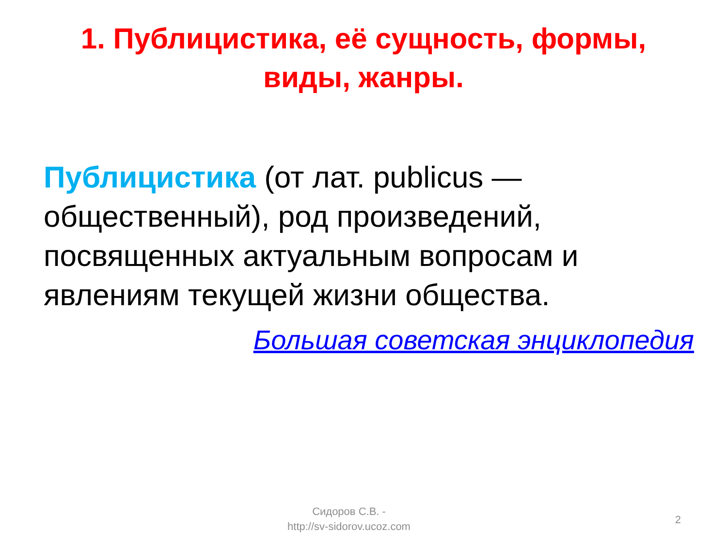1. Публицистика, её сущность, формы, виды, жанры.
Публицистика (от лат. publicus — общественный), род произведений, посвященных актуальным вопросам и явлениям текущей жизни общества.
Большая советская энциклопедия
Сидоров С.В. -
http://sv-sidorov.ucoz.com
2